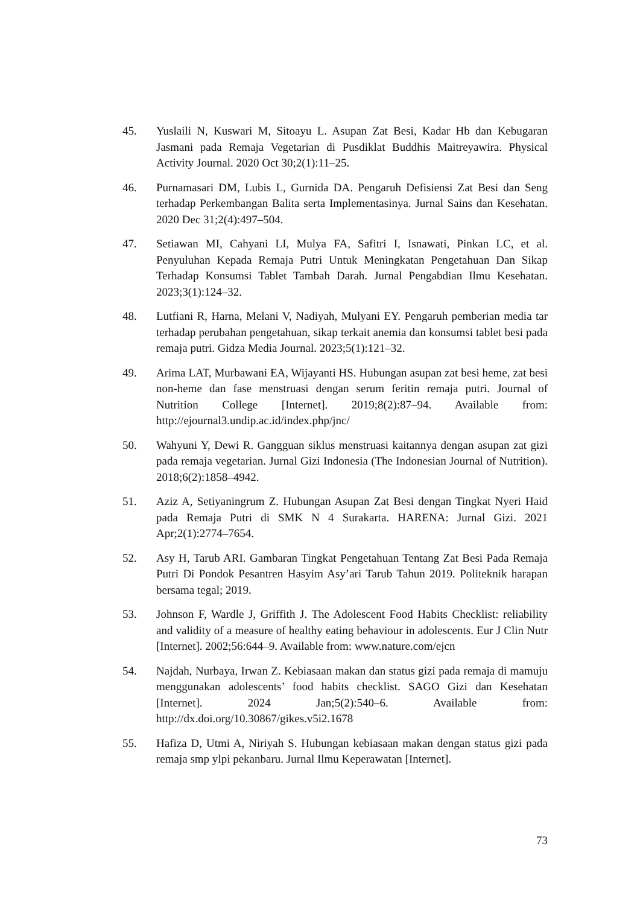45. Yuslaili N, Kuswari M, Sitoayu L. Asupan Zat Besi, Kadar Hb dan Kebugaran Jasmani pada Remaja Vegetarian di Pusdiklat Buddhis Maitreyawira. Physical Activity Journal. 2020 Oct 30;2(1):11–25.
46. Purnamasari DM, Lubis L, Gurnida DA. Pengaruh Defisiensi Zat Besi dan Seng terhadap Perkembangan Balita serta Implementasinya. Jurnal Sains dan Kesehatan. 2020 Dec 31;2(4):497–504.
47. Setiawan MI, Cahyani LI, Mulya FA, Safitri I, Isnawati, Pinkan LC, et al. Penyuluhan Kepada Remaja Putri Untuk Meningkatan Pengetahuan Dan Sikap Terhadap Konsumsi Tablet Tambah Darah. Jurnal Pengabdian Ilmu Kesehatan. 2023;3(1):124–32.
48. Lutfiani R, Harna, Melani V, Nadiyah, Mulyani EY. Pengaruh pemberian media tar terhadap perubahan pengetahuan, sikap terkait anemia dan konsumsi tablet besi pada remaja putri. Gidza Media Journal. 2023;5(1):121–32.
49. Arima LAT, Murbawani EA, Wijayanti HS. Hubungan asupan zat besi heme, zat besi non-heme dan fase menstruasi dengan serum feritin remaja putri. Journal of Nutrition College [Internet]. 2019;8(2):87–94. Available from: http://ejournal3.undip.ac.id/index.php/jnc/
50. Wahyuni Y, Dewi R. Gangguan siklus menstruasi kaitannya dengan asupan zat gizi pada remaja vegetarian. Jurnal Gizi Indonesia (The Indonesian Journal of Nutrition). 2018;6(2):1858–4942.
51. Aziz A, Setiyaningrum Z. Hubungan Asupan Zat Besi dengan Tingkat Nyeri Haid pada Remaja Putri di SMK N 4 Surakarta. HARENA: Jurnal Gizi. 2021 Apr;2(1):2774–7654.
52. Asy H, Tarub ARI. Gambaran Tingkat Pengetahuan Tentang Zat Besi Pada Remaja Putri Di Pondok Pesantren Hasyim Asy’ari Tarub Tahun 2019. Politeknik harapan bersama tegal; 2019.
53. Johnson F, Wardle J, Griffith J. The Adolescent Food Habits Checklist: reliability and validity of a measure of healthy eating behaviour in adolescents. Eur J Clin Nutr [Internet]. 2002;56:644–9. Available from: www.nature.com/ejcn
54. Najdah, Nurbaya, Irwan Z. Kebiasaan makan dan status gizi pada remaja di mamuju menggunakan adolescents’ food habits checklist. SAGO Gizi dan Kesehatan [Internet]. 2024 Jan;5(2):540–6. Available from: http://dx.doi.org/10.30867/gikes.v5i2.1678
55. Hafiza D, Utmi A, Niriyah S. Hubungan kebiasaan makan dengan status gizi pada remaja smp ylpi pekanbaru. Jurnal Ilmu Keperawatan [Internet].
73